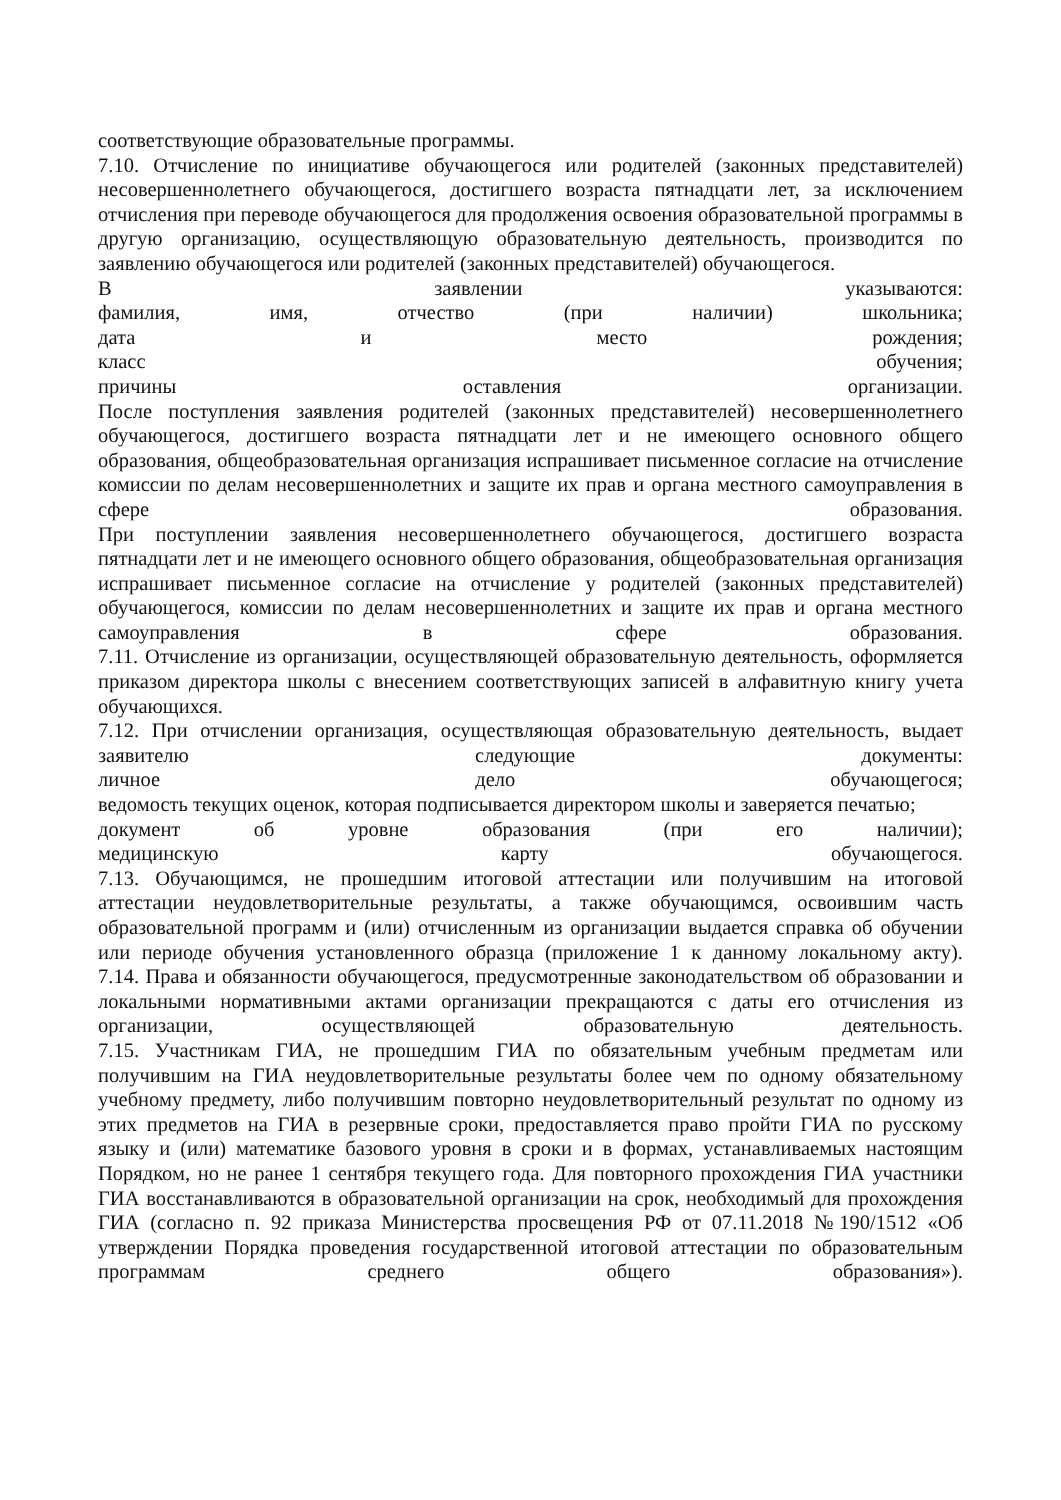соответствующие образовательные программы.
7.10. Отчисление по инициативе обучающегося или родителей (законных представителей) несовершеннолетнего обучающегося, достигшего возраста пятнадцати лет, за исключением отчисления при переводе обучающегося для продолжения освоения образовательной программы в другую организацию, осуществляющую образовательную деятельность, производится по заявлению обучающегося или родителей (законных представителей) обучающегося.
В заявлении указываются:
фамилия, имя, отчество (при наличии) школьника;
дата и место рождения;
класс обучения;
причины оставления организации.
После поступления заявления родителей (законных представителей) несовершеннолетнего обучающегося, достигшего возраста пятнадцати лет и не имеющего основного общего образования, общеобразовательная организация испрашивает письменное согласие на отчисление комиссии по делам несовершеннолетних и защите их прав и органа местного самоуправления в сфере образования.
При поступлении заявления несовершеннолетнего обучающегося, достигшего возраста пятнадцати лет и не имеющего основного общего образования, общеобразовательная организация испрашивает письменное согласие на отчисление у родителей (законных представителей) обучающегося, комиссии по делам несовершеннолетних и защите их прав и органа местного самоуправления в сфере образования.
7.11. Отчисление из организации, осуществляющей образовательную деятельность, оформляется приказом директора школы с внесением соответствующих записей в алфавитную книгу учета обучающихся.
7.12. При отчислении организация, осуществляющая образовательную деятельность, выдает заявителю следующие документы:
личное дело обучающегося;
ведомость текущих оценок, которая подписывается директором школы и заверяется печатью;
документ об уровне образования (при его наличии);
медицинскую карту обучающегося.
7.13. Обучающимся, не прошедшим итоговой аттестации или получившим на итоговой аттестации неудовлетворительные результаты, а также обучающимся, освоившим часть образовательной программ и (или) отчисленным из организации выдается справка об обучении или периоде обучения установленного образца (приложение 1 к данному локальному акту).
7.14. Права и обязанности обучающегося, предусмотренные законодательством об образовании и локальными нормативными актами организации прекращаются с даты его отчисления из организации, осуществляющей образовательную деятельность.
7.15. Участникам ГИА, не прошедшим ГИА по обязательным учебным предметам или получившим на ГИА неудовлетворительные результаты более чем по одному обязательному учебному предмету, либо получившим повторно неудовлетворительный результат по одному из этих предметов на ГИА в резервные сроки, предоставляется право пройти ГИА по русскому языку и (или) математике базового уровня в сроки и в формах, устанавливаемых настоящим Порядком, но не ранее 1 сентября текущего года. Для повторного прохождения ГИА участники ГИА восстанавливаются в образовательной организации на срок, необходимый для прохождения ГИА (согласно п. 92 приказа Министерства просвещения РФ от 07.11.2018 №190/1512 «Об утверждении Порядка проведения государственной итоговой аттестации по образовательным программам среднего общего образования»).